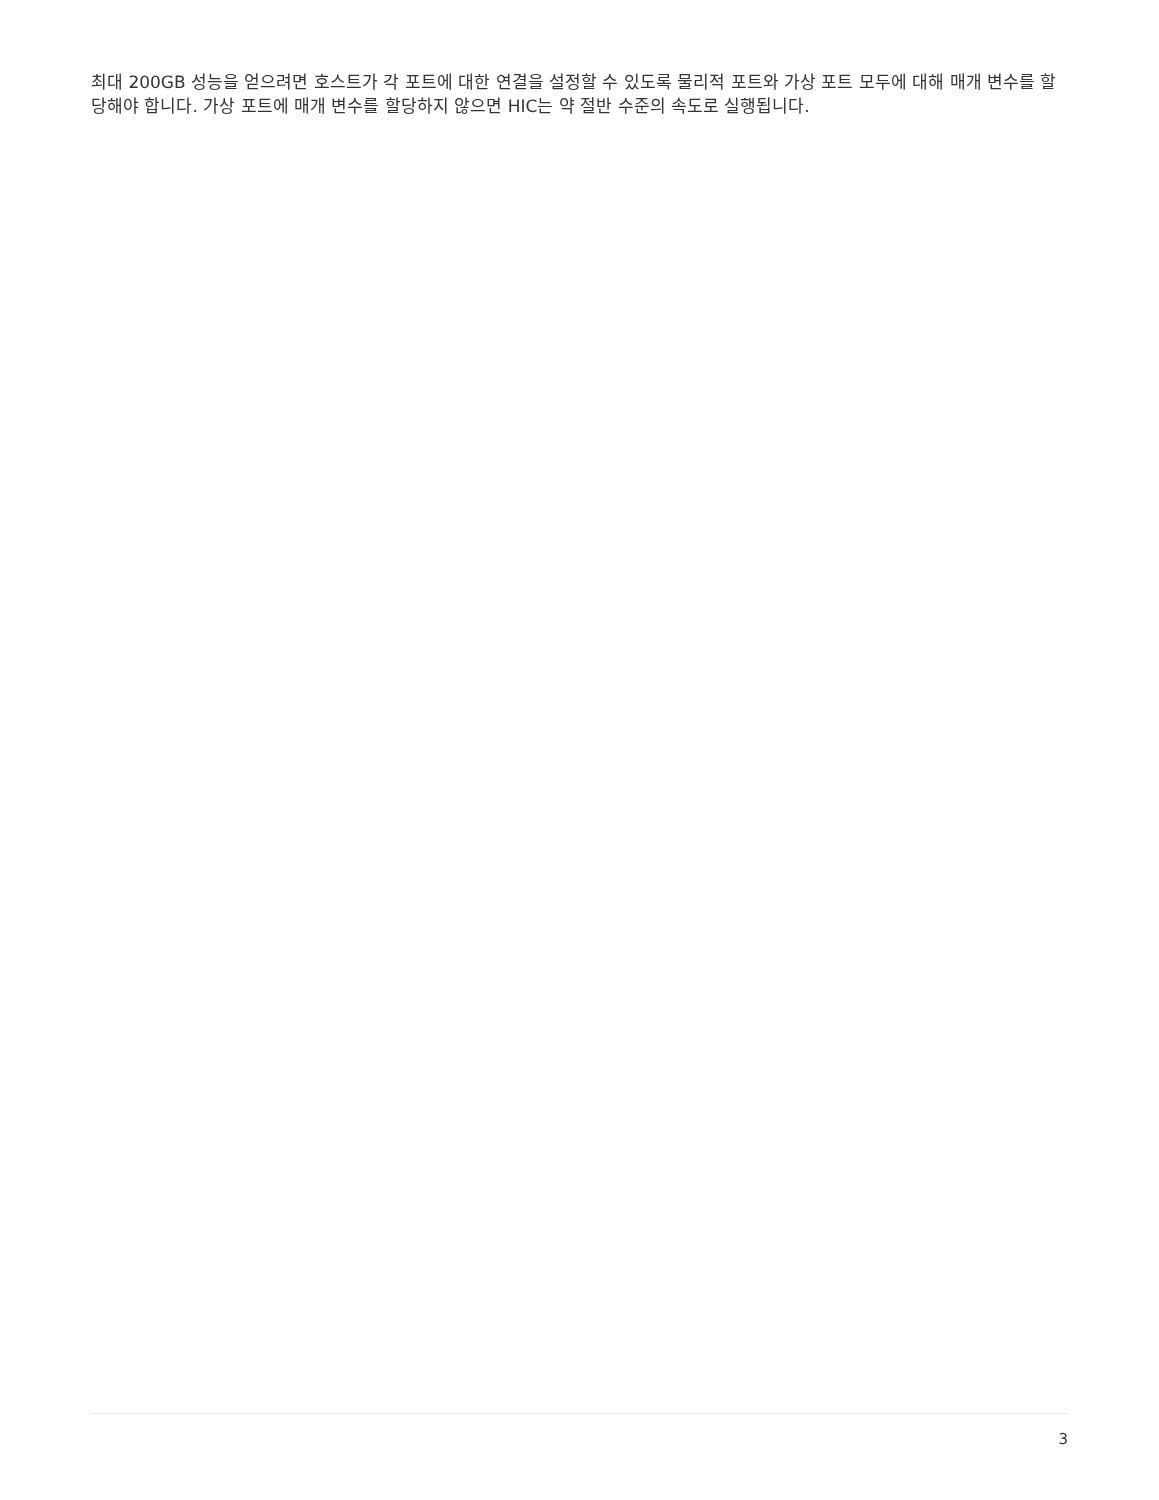최대 200GB 성능을 얻으려면 호스트가 각 포트에 대한 연결을 설정할 수 있도록 물리적 포트와 가상 포트 모두에 대해 매개 변수를 할당해야 합니다. 가상 포트에 매개 변수를 할당하지 않으면 HIC는 약 절반 수준의 속도로 실행됩니다.
3